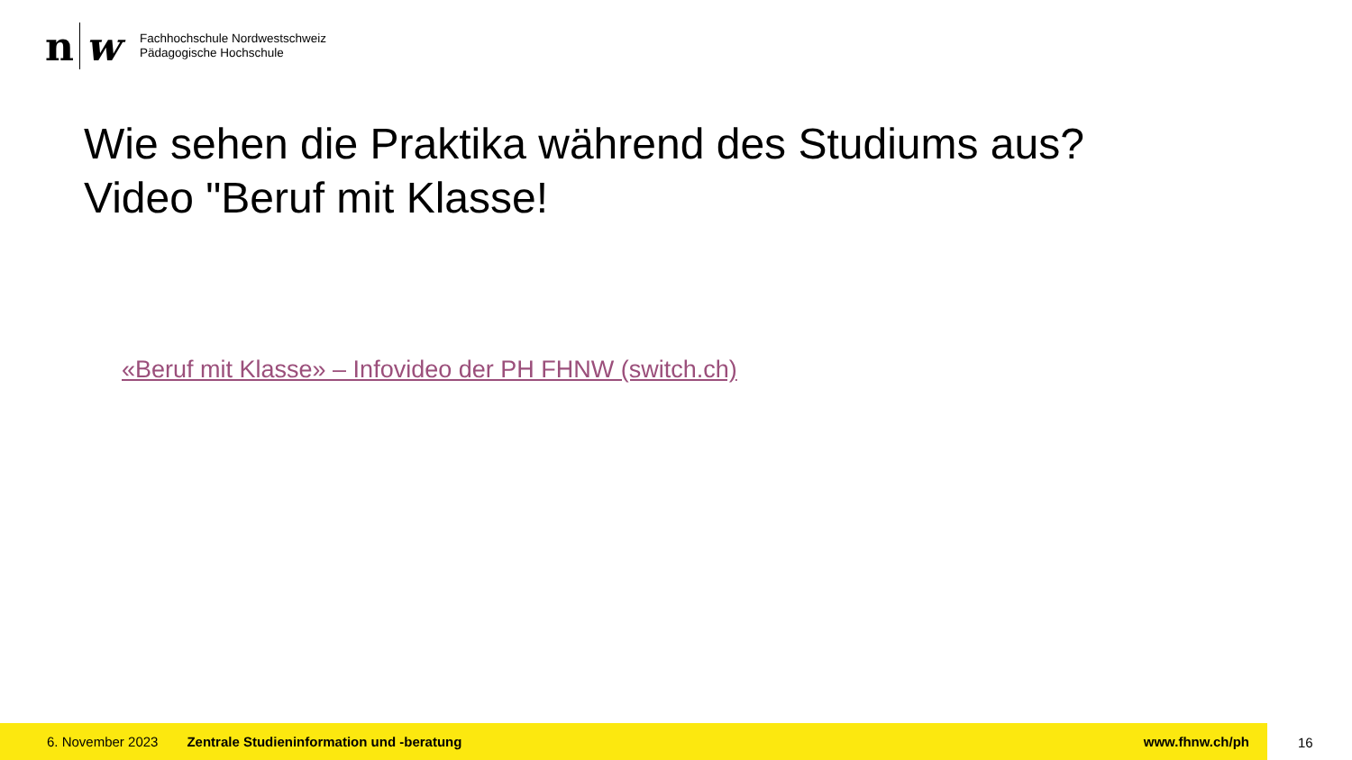n w
Fachhochschule Nordwestschweiz
Pädagogische Hochschule
Wie sehen die Praktika während des Studiums aus?
Video "Beruf mit Klasse!
«Beruf mit Klasse» – Infovideo der PH FHNW (switch.ch)
6. November 2023 Zentrale Studieninformation und -beratung www.fhnw.ch/ph
16